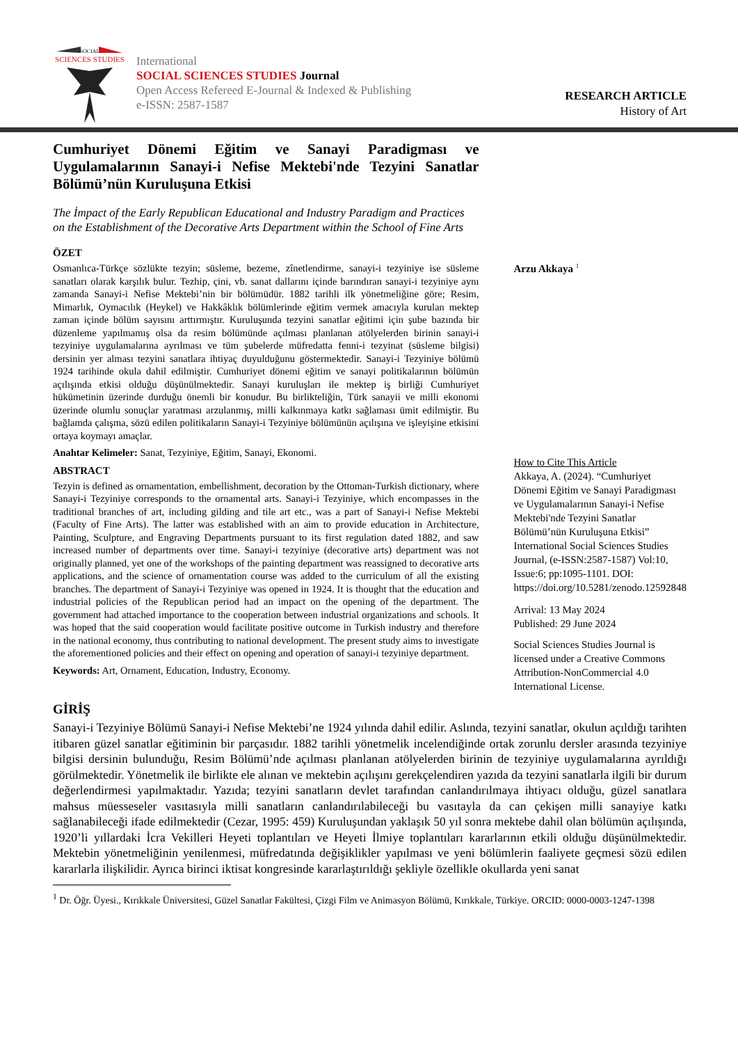SOCIAL
SCIENCES STUDIES
International
SOCIAL SCIENCES STUDIES Journal
Open Access Refereed E-Journal & Indexed & Publishing
e-ISSN: 2587-1587
RESEARCH ARTICLE
History of Art
Cumhuriyet Dönemi Eğitim ve Sanayi Paradigması ve Uygulamalarının Sanayi-i Nefise Mektebi'nde Tezyini Sanatlar Bölümü’nün Kuruluşuna Etkisi
The İmpact of the Early Republican Educational and Industry Paradigm and Practices on the Establishment of the Decorative Arts Department within the School of Fine Arts
ÖZET
Osmanlıca-Türkçe sözlükte tezyin; süsleme, bezeme, zînetlendirme, sanayi-i tezyiniye ise süsleme sanatları olarak karşılık bulur. Tezhip, çini, vb. sanat dallarını içinde barındıran sanayi-i tezyiniye aynı zamanda Sanayi-i Nefise Mektebi’nin bir bölümüdür. 1882 tarihli ilk yönetmeliğine göre; Resim, Mimarlık, Oymacılık (Heykel) ve Hakkâklık bölümlerinde eğitim vermek amacıyla kurulan mektep zaman içinde bölüm sayısını arttırmıştır. Kuruluşunda tezyini sanatlar eğitimi için şube bazında bir düzenleme yapılmamış olsa da resim bölümünde açılması planlanan atölyelerden birinin sanayi-i tezyiniye uygulamalarına ayrılması ve tüm şubelerde müfredatta fenni-i tezyinat (süsleme bilgisi) dersinin yer alması tezyini sanatlara ihtiyaç duyulduğunu göstermektedir. Sanayi-i Tezyiniye bölümü 1924 tarihinde okula dahil edilmiştir. Cumhuriyet dönemi eğitim ve sanayi politikalarının bölümün açılışında etkisi olduğu düşünülmektedir. Sanayi kuruluşları ile mektep iş birliği Cumhuriyet hükümetinin üzerinde durduğu önemli bir konudur. Bu birlikteliğin, Türk sanayii ve milli ekonomi üzerinde olumlu sonuçlar yaratması arzulanmış, milli kalkınmaya katkı sağlaması ümit edilmiştir. Bu bağlamda çalışma, sözü edilen politikaların Sanayi-i Tezyiniye bölümünün açılışına ve işleyişine etkisini ortaya koymayı amaçlar.
Anahtar Kelimeler: Sanat, Tezyiniye, Eğitim, Sanayi, Ekonomi.
ABSTRACT
Tezyin is defined as ornamentation, embellishment, decoration by the Ottoman-Turkish dictionary, where Sanayi-i Tezyiniye corresponds to the ornamental arts. Sanayi-i Tezyiniye, which encompasses in the traditional branches of art, including gilding and tile art etc., was a part of Sanayi-i Nefise Mektebi (Faculty of Fine Arts). The latter was established with an aim to provide education in Architecture, Painting, Sculpture, and Engraving Departments pursuant to its first regulation dated 1882, and saw increased number of departments over time. Sanayi-i tezyiniye (decorative arts) department was not originally planned, yet one of the workshops of the painting department was reassigned to decorative arts applications, and the science of ornamentation course was added to the curriculum of all the existing branches. The department of Sanayi-i Tezyiniye was opened in 1924. It is thought that the education and industrial policies of the Republican period had an impact on the opening of the department. The government had attached importance to the cooperation between industrial organizations and schools. It was hoped that the said cooperation would facilitate positive outcome in Turkish industry and therefore in the national economy, thus contributing to national development. The present study aims to investigate the aforementioned policies and their effect on opening and operation of sanayi-i tezyiniye department.
Keywords: Art, Ornament, Education, Industry, Economy.
Arzu Akkaya <sup>1</sup>
How to Cite This Article
Akkaya, A. (2024). “Cumhuriyet Dönemi Eğitim ve Sanayi Paradigması ve Uygulamalarının Sanayi-i Nefise Mektebi'nde Tezyini Sanatlar Bölümü’nün Kuruluşuna Etkisi” International Social Sciences Studies Journal, (e-ISSN:2587-1587) Vol:10, Issue:6; pp:1095-1101. DOI: https://doi.org/10.5281/zenodo.12592848
Arrival: 13 May 2024
Published: 29 June 2024
Social Sciences Studies Journal is licensed under a Creative Commons Attribution-NonCommercial 4.0 International License.
GİRİŞ
Sanayi-i Tezyiniye Bölümü Sanayi-i Nefise Mektebi’ne 1924 yılında dahil edilir. Aslında, tezyini sanatlar, okulun açıldığı tarihten itibaren güzel sanatlar eğitiminin bir parçasıdır. 1882 tarihli yönetmelik incelendiğinde ortak zorunlu dersler arasında tezyiniye bilgisi dersinin bulunduğu, Resim Bölümü’nde açılması planlanan atölyelerden birinin de tezyiniye uygulamalarına ayrıldığı görülmektedir. Yönetmelik ile birlikte ele alınan ve mektebin açılışını gerekçelendiren yazıda da tezyini sanatlarla ilgili bir durum değerlendirmesi yapılmaktadır. Yazıda; tezyini sanatların devlet tarafından canlandırılmaya ihtiyacı olduğu, güzel sanatlara mahsus müesseseler vasıtasıyla milli sanatların canlandırılabileceği bu vasıtayla da can çekişen milli sanayiye katkı sağlanabileceği ifade edilmektedir (Cezar, 1995: 459) Kuruluşundan yaklaşık 50 yıl sonra mektebe dahil olan bölümün açılışında, 1920’li yıllardaki İcra Vekilleri Heyeti toplantıları ve Heyeti İlmiye toplantıları kararlarının etkili olduğu düşünülmektedir. Mektebin yönetmeliğinin yenilenmesi, müfredatında değişiklikler yapılması ve yeni bölümlerin faaliyete geçmesi sözü edilen kararlarla ilişkilidir. Ayrıca birinci iktisat kongresinde kararlaştırıldığı şekliyle özellikle okullarda yeni sanat
<sup>1</sup> Dr. Öğr. Üyesi., Kırıkkale Üniversitesi, Güzel Sanatlar Fakültesi, Çizgi Film ve Animasyon Bölümü, Kırıkkale, Türkiye. ORCID: 0000-0003-1247-1398